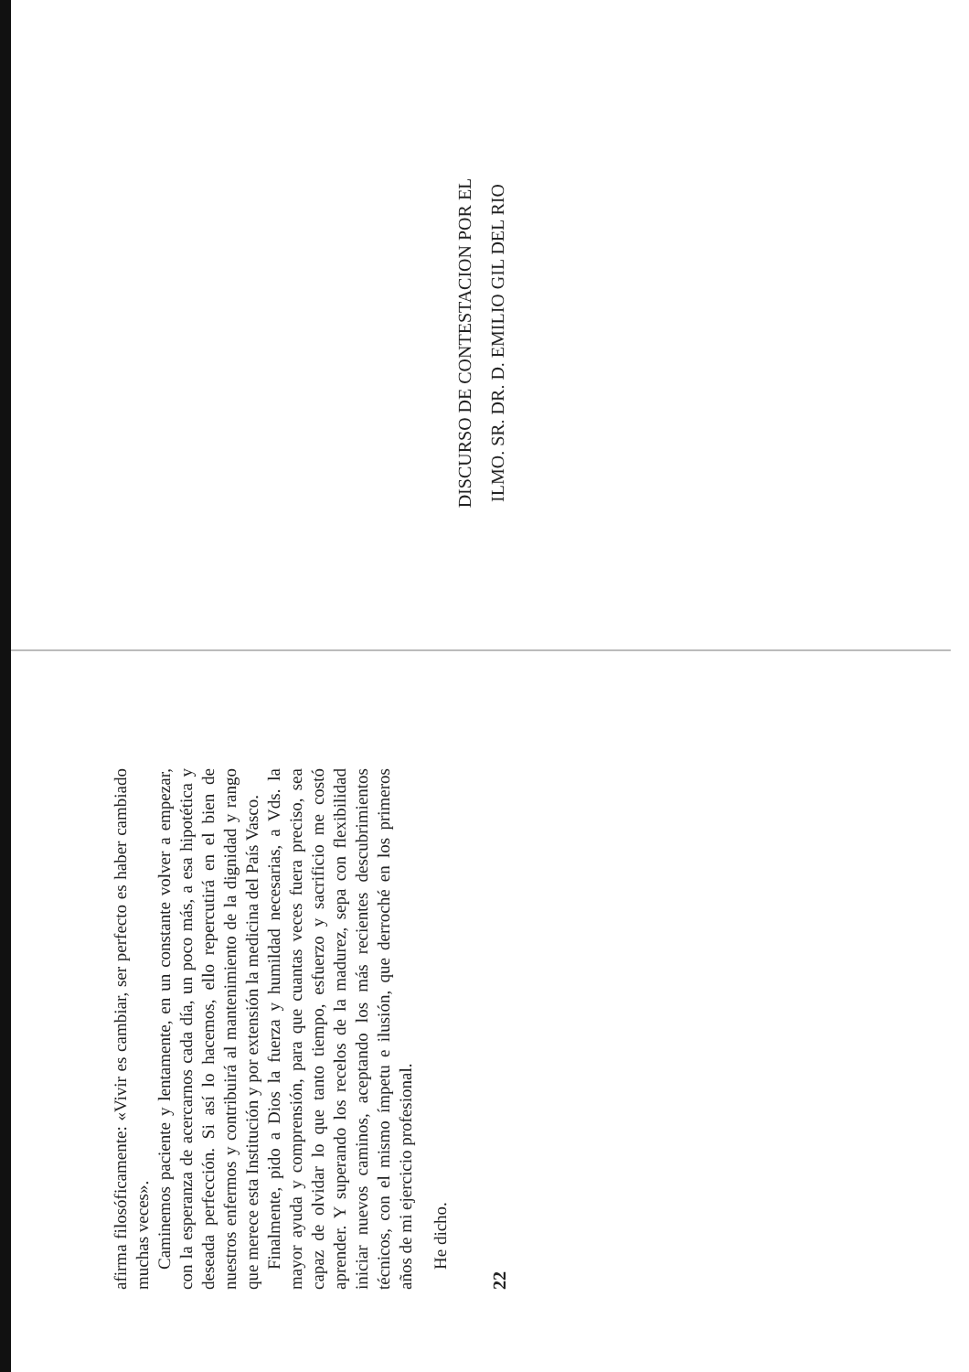afirma filosóficamente: «Vivir es cambiar, ser perfecto es haber cambiado muchas veces».
Caminemos paciente y lentamente, en un constante volver a empezar, con la esperanza de acercarnos cada día, un poco más, a esa hipotética y deseada perfección. Si así lo hacemos, ello repercutirá en el bien de nuestros enfermos y contribuirá al mantenimiento de la dignidad y rango que merece esta Institución y por extensión la medicina del País Vasco.
Finalmente, pido a Dios la fuerza y humildad necesarias, a Vds. la mayor ayuda y comprensión, para que cuantas veces fuera preciso, sea capaz de olvidar lo que tanto tiempo, esfuerzo y sacrificio me costó aprender. Y superando los recelos de la madurez, sepa con flexibilidad iniciar nuevos caminos, aceptando los más recientes descubrimientos técnicos, con el mismo ímpetu e ilusión, que derroché en los primeros años de mi ejercicio profesional.
He dicho.
22
DISCURSO DE CONTESTACION POR EL
ILMO. SR. DR. D. EMILIO GIL DEL RIO